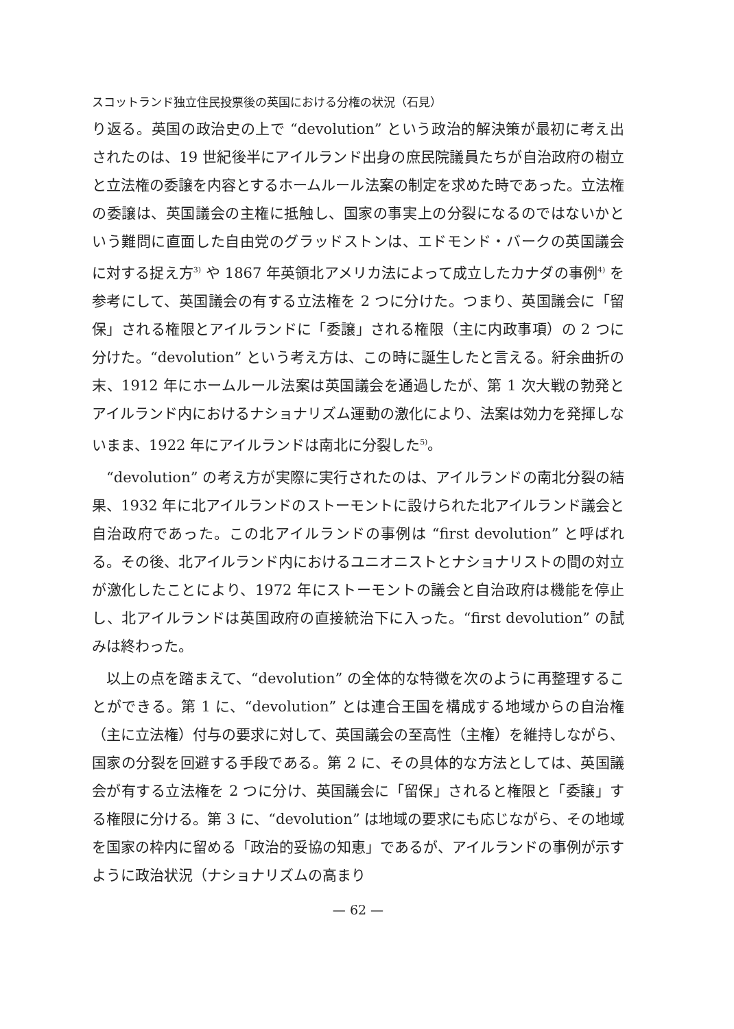スコットランド独立住民投票後の英国における分権の状況（石見）
り返る。英国の政治史の上で “devolution” という政治的解決策が最初に考え出されたのは、19 世紀後半にアイルランド出身の庶民院議員たちが自治政府の樹立と立法権の委譲を内容とするホームルール法案の制定を求めた時であった。立法権の委譲は、英国議会の主権に抵触し、国家の事実上の分裂になるのではないかという難問に直面した自由党のグラッドストンは、エドモンド・バークの英国議会に対する捉え方<sup>3)</sup> や 1867 年英領北アメリカ法によって成立したカナダの事例<sup>4)</sup> を参考にして、英国議会の有する立法権を 2 つに分けた。つまり、英国議会に「留保」される権限とアイルランドに「委譲」される権限（主に内政事項）の 2 つに分けた。“devolution” という考え方は、この時に誕生したと言える。紆余曲折の末、1912 年にホームルール法案は英国議会を通過したが、第 1 次大戦の勃発とアイルランド内におけるナショナリズム運動の激化により、法案は効力を発揮しないまま、1922 年にアイルランドは南北に分裂した<sup>5)</sup>。
“devolution” の考え方が実際に実行されたのは、アイルランドの南北分裂の結果、1932 年に北アイルランドのストーモントに設けられた北アイルランド議会と自治政府であった。この北アイルランドの事例は “first devolution” と呼ばれる。その後、北アイルランド内におけるユニオニストとナショナリストの間の対立が激化したことにより、1972 年にストーモントの議会と自治政府は機能を停止し、北アイルランドは英国政府の直接統治下に入った。“first devolution” の試みは終わった。
以上の点を踏まえて、“devolution” の全体的な特徴を次のように再整理することができる。第 1 に、“devolution” とは連合王国を構成する地域からの自治権（主に立法権）付与の要求に対して、英国議会の至高性（主権）を維持しながら、国家の分裂を回避する手段である。第 2 に、その具体的な方法としては、英国議会が有する立法権を 2 つに分け、英国議会に「留保」されると権限と「委譲」する権限に分ける。第 3 に、“devolution” は地域の要求にも応じながら、その地域を国家の枠内に留める「政治的妥協の知恵」であるが、アイルランドの事例が示すように政治状況（ナショナリズムの高まり
— 62 —